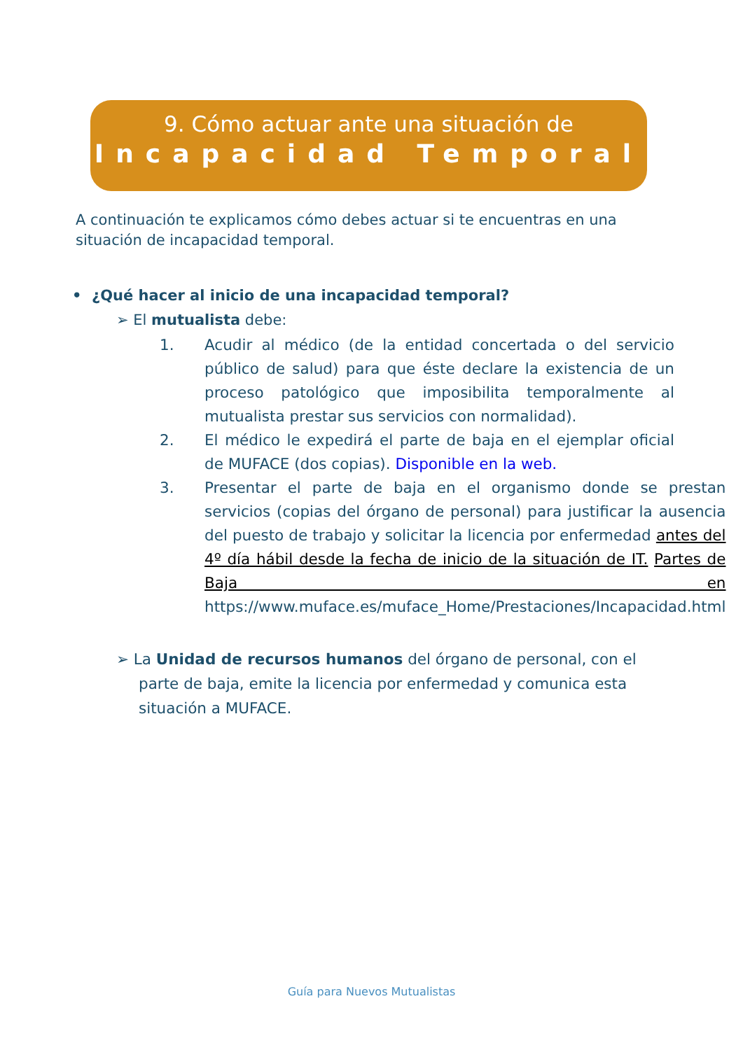9. Cómo actuar ante una situación de
Incapacidad Temporal
A continuación te explicamos cómo debes actuar si te encuentras en una situación de incapacidad temporal.
• ¿Qué hacer al inicio de una incapacidad temporal?
➢ El mutualista debe:
1. Acudir al médico (de la entidad concertada o del servicio público de salud) para que éste declare la existencia de un proceso patológico que imposibilita temporalmente al mutualista prestar sus servicios con normalidad).
2. El médico le expedirá el parte de baja en el ejemplar oficial de MUFACE (dos copias). Disponible en la web.
3. Presentar el parte de baja en el organismo donde se prestan servicios (copias del órgano de personal) para justificar la ausencia del puesto de trabajo y solicitar la licencia por enfermedad antes del 4º día hábil desde la fecha de inicio de la situación de IT. Partes de Baja en https://www.muface.es/muface_Home/Prestaciones/Incapacidad.html
➢ La Unidad de recursos humanos del órgano de personal, con el parte de baja, emite la licencia por enfermedad y comunica esta situación a MUFACE.
Guía para Nuevos Mutualistas